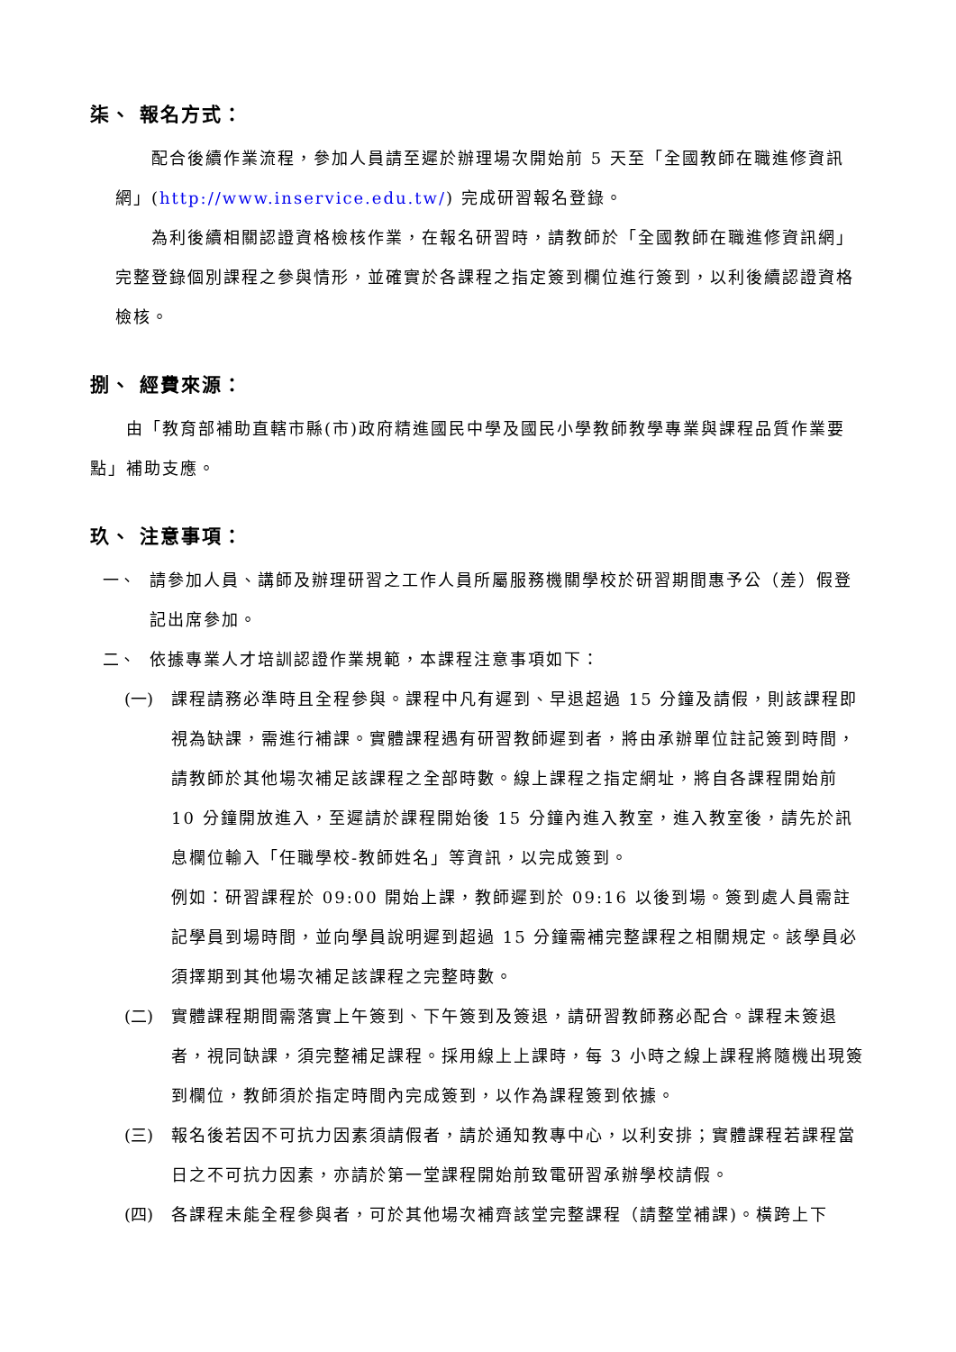柒、 報名方式：
配合後續作業流程，參加人員請至遲於辦理場次開始前 5 天至「全國教師在職進修資訊網」(http://www.inservice.edu.tw/) 完成研習報名登錄。
為利後續相關認證資格檢核作業，在報名研習時，請教師於「全國教師在職進修資訊網」完整登錄個別課程之參與情形，並確實於各課程之指定簽到欄位進行簽到，以利後續認證資格檢核。
捌、 經費來源：
由「教育部補助直轄市縣(市)政府精進國民中學及國民小學教師教學專業與課程品質作業要點」補助支應。
玖、 注意事項：
一、 請參加人員、講師及辦理研習之工作人員所屬服務機關學校於研習期間惠予公（差）假登記出席參加。
二、 依據專業人才培訓認證作業規範，本課程注意事項如下：
(一) 課程請務必準時且全程參與。課程中凡有遲到、早退超過 15 分鐘及請假，則該課程即視為缺課，需進行補課。實體課程遇有研習教師遲到者，將由承辦單位註記簽到時間，請教師於其他場次補足該課程之全部時數。線上課程之指定網址，將自各課程開始前 10 分鐘開放進入，至遲請於課程開始後 15 分鐘內進入教室，進入教室後，請先於訊息欄位輸入「任職學校-教師姓名」等資訊，以完成簽到。
例如：研習課程於 09:00 開始上課，教師遲到於 09:16 以後到場。簽到處人員需註記學員到場時間，並向學員說明遲到超過 15 分鐘需補完整課程之相關規定。該學員必須擇期到其他場次補足該課程之完整時數。
(二) 實體課程期間需落實上午簽到、下午簽到及簽退，請研習教師務必配合。課程未簽退者，視同缺課，須完整補足課程。採用線上上課時，每 3 小時之線上課程將隨機出現簽到欄位，教師須於指定時間內完成簽到，以作為課程簽到依據。
(三) 報名後若因不可抗力因素須請假者，請於通知教專中心，以利安排；實體課程若課程當日之不可抗力因素，亦請於第一堂課程開始前致電研習承辦學校請假。
(四) 各課程未能全程參與者，可於其他場次補齊該堂完整課程（請整堂補課)。橫跨上下